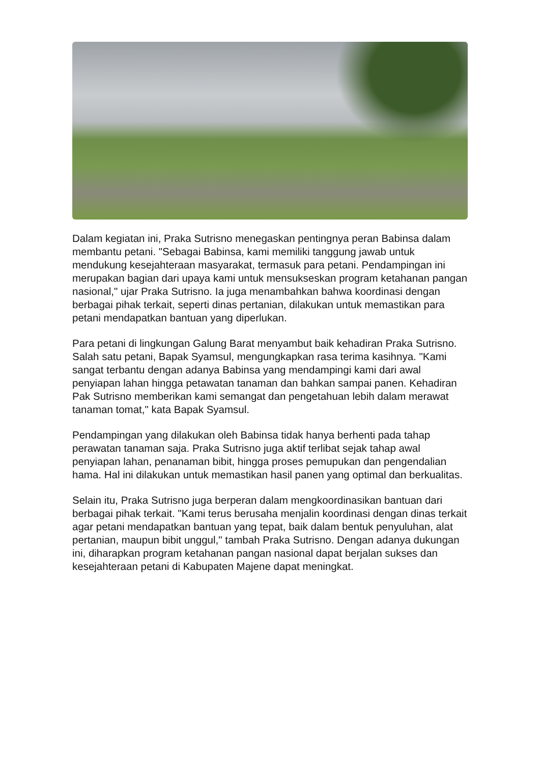Dalam kegiatan ini, Praka Sutrisno menegaskan pentingnya peran Babinsa dalam membantu petani. "Sebagai Babinsa, kami memiliki tanggung jawab untuk mendukung kesejahteraan masyarakat, termasuk para petani. Pendampingan ini merupakan bagian dari upaya kami untuk mensukseskan program ketahanan pangan nasional," ujar Praka Sutrisno. Ia juga menambahkan bahwa koordinasi dengan berbagai pihak terkait, seperti dinas pertanian, dilakukan untuk memastikan para petani mendapatkan bantuan yang diperlukan.
Para petani di lingkungan Galung Barat menyambut baik kehadiran Praka Sutrisno. Salah satu petani, Bapak Syamsul, mengungkapkan rasa terima kasihnya. "Kami sangat terbantu dengan adanya Babinsa yang mendampingi kami dari awal penyiapan lahan hingga petawatan tanaman dan bahkan sampai panen. Kehadiran Pak Sutrisno memberikan kami semangat dan pengetahuan lebih dalam merawat tanaman tomat," kata Bapak Syamsul.
Pendampingan yang dilakukan oleh Babinsa tidak hanya berhenti pada tahap perawatan tanaman saja. Praka Sutrisno juga aktif terlibat sejak tahap awal penyiapan lahan, penanaman bibit, hingga proses pemupukan dan pengendalian hama. Hal ini dilakukan untuk memastikan hasil panen yang optimal dan berkualitas.
Selain itu, Praka Sutrisno juga berperan dalam mengkoordinasikan bantuan dari berbagai pihak terkait. "Kami terus berusaha menjalin koordinasi dengan dinas terkait agar petani mendapatkan bantuan yang tepat, baik dalam bentuk penyuluhan, alat pertanian, maupun bibit unggul," tambah Praka Sutrisno. Dengan adanya dukungan ini, diharapkan program ketahanan pangan nasional dapat berjalan sukses dan kesejahteraan petani di Kabupaten Majene dapat meningkat.